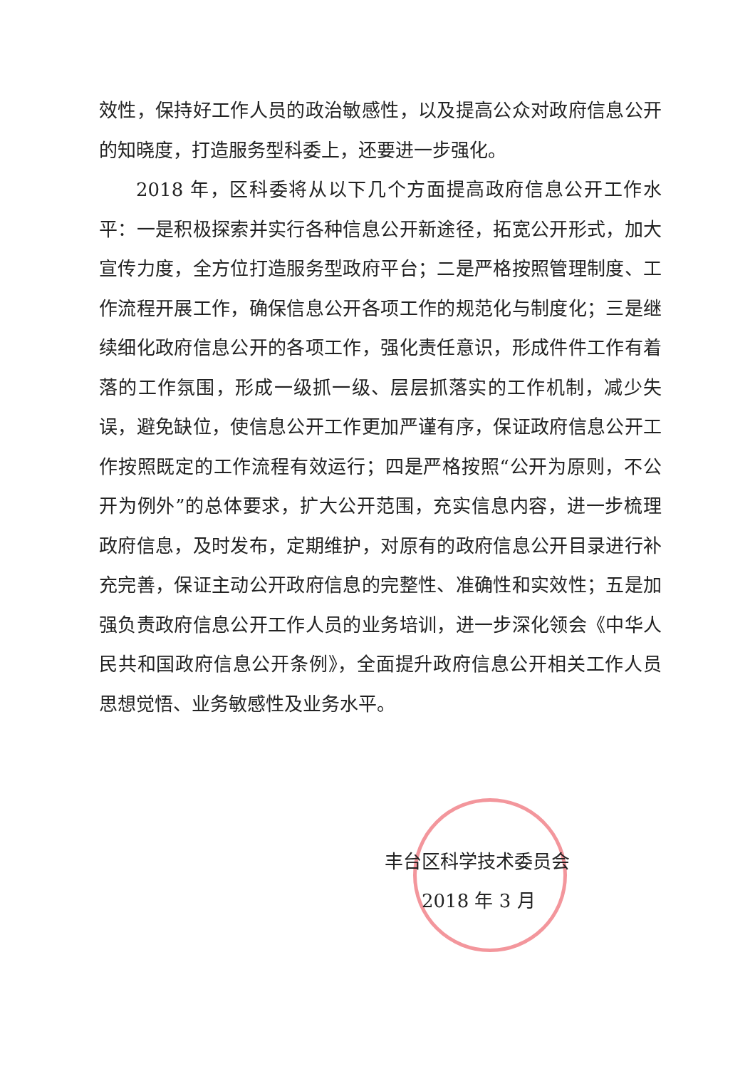效性，保持好工作人员的政治敏感性，以及提高公众对政府信息公开的知晓度，打造服务型科委上，还要进一步强化。
2018 年，区科委将从以下几个方面提高政府信息公开工作水平：一是积极探索并实行各种信息公开新途径，拓宽公开形式，加大宣传力度，全方位打造服务型政府平台；二是严格按照管理制度、工作流程开展工作，确保信息公开各项工作的规范化与制度化；三是继续细化政府信息公开的各项工作，强化责任意识，形成件件工作有着落的工作氛围，形成一级抓一级、层层抓落实的工作机制，减少失误，避免缺位，使信息公开工作更加严谨有序，保证政府信息公开工作按照既定的工作流程有效运行；四是严格按照“公开为原则，不公开为例外”的总体要求，扩大公开范围，充实信息内容，进一步梳理政府信息，及时发布，定期维护，对原有的政府信息公开目录进行补充完善，保证主动公开政府信息的完整性、准确性和实效性；五是加强负责政府信息公开工作人员的业务培训，进一步深化领会《中华人民共和国政府信息公开条例》，全面提升政府信息公开相关工作人员思想觉悟、业务敏感性及业务水平。
丰台区科学技术委员会
2018 年 3 月